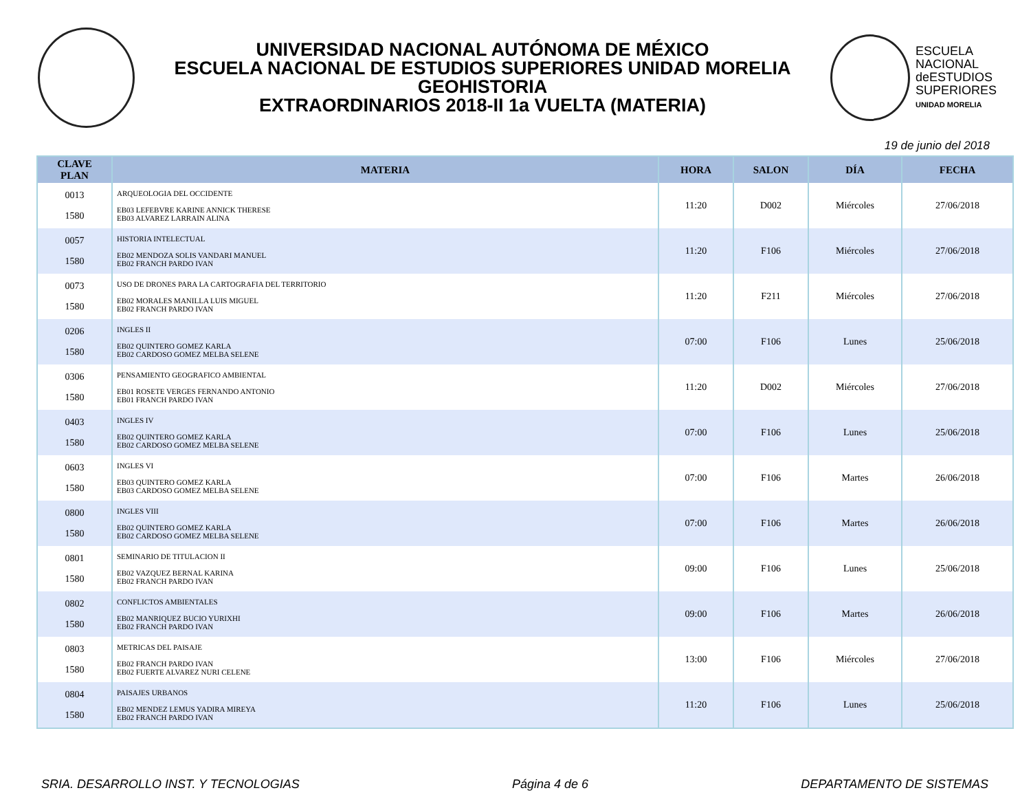UNIVERSIDAD NACIONAL AUTÓNOMA DE MÉXICO
ESCUELA NACIONAL DE ESTUDIOS SUPERIORES UNIDAD MORELIA
GEOHISTORIA
EXTRAORDINARIOS 2018-II 1a VUELTA (MATERIA)
ESCUELA
NACIONAL
deESTUDIOS
SUPERIORES
UNIDAD MORELIA
19 de junio del 2018
| CLAVE PLAN | MATERIA | HORA | SALON | DÍA | FECHA |
| --- | --- | --- | --- | --- | --- |
| 0013 1580 | ARQUEOLOGIA DEL OCCIDENTE EB03 LEFEBVRE KARINE ANNICK THERESE EB03 ALVAREZ LARRAIN ALINA | 11:20 | D002 | Miércoles | 27/06/2018 |
| 0057 1580 | HISTORIA INTELECTUAL EB02 MENDOZA SOLIS VANDARI MANUEL EB02 FRANCH PARDO IVAN | 11:20 | F106 | Miércoles | 27/06/2018 |
| 0073 1580 | USO DE DRONES PARA LA CARTOGRAFIA DEL TERRITORIO EB02 MORALES MANILLA LUIS MIGUEL EB02 FRANCH PARDO IVAN | 11:20 | F211 | Miércoles | 27/06/2018 |
| 0206 1580 | INGLES II EB02 QUINTERO GOMEZ KARLA EB02 CARDOSO GOMEZ MELBA SELENE | 07:00 | F106 | Lunes | 25/06/2018 |
| 0306 1580 | PENSAMIENTO GEOGRAFICO AMBIENTAL EB01 ROSETE VERGES FERNANDO ANTONIO EB01 FRANCH PARDO IVAN | 11:20 | D002 | Miércoles | 27/06/2018 |
| 0403 1580 | INGLES IV EB02 QUINTERO GOMEZ KARLA EB02 CARDOSO GOMEZ MELBA SELENE | 07:00 | F106 | Lunes | 25/06/2018 |
| 0603 1580 | INGLES VI EB03 QUINTERO GOMEZ KARLA EB03 CARDOSO GOMEZ MELBA SELENE | 07:00 | F106 | Martes | 26/06/2018 |
| 0800 1580 | INGLES VIII EB02 QUINTERO GOMEZ KARLA EB02 CARDOSO GOMEZ MELBA SELENE | 07:00 | F106 | Martes | 26/06/2018 |
| 0801 1580 | SEMINARIO DE TITULACION II EB02 VAZQUEZ BERNAL KARINA EB02 FRANCH PARDO IVAN | 09:00 | F106 | Lunes | 25/06/2018 |
| 0802 1580 | CONFLICTOS AMBIENTALES EB02 MANRIQUEZ BUCIO YURIXHI EB02 FRANCH PARDO IVAN | 09:00 | F106 | Martes | 26/06/2018 |
| 0803 1580 | METRICAS DEL PAISAJE EB02 FRANCH PARDO IVAN EB02 FUERTE ALVAREZ NURI CELENE | 13:00 | F106 | Miércoles | 27/06/2018 |
| 0804 1580 | PAISAJES URBANOS EB02 MENDEZ LEMUS YADIRA MIREYA EB02 FRANCH PARDO IVAN | 11:20 | F106 | Lunes | 25/06/2018 |
SRIA. DESARROLLO INST. Y TECNOLOGIAS Página 4 de 6 DEPARTAMENTO DE SISTEMAS